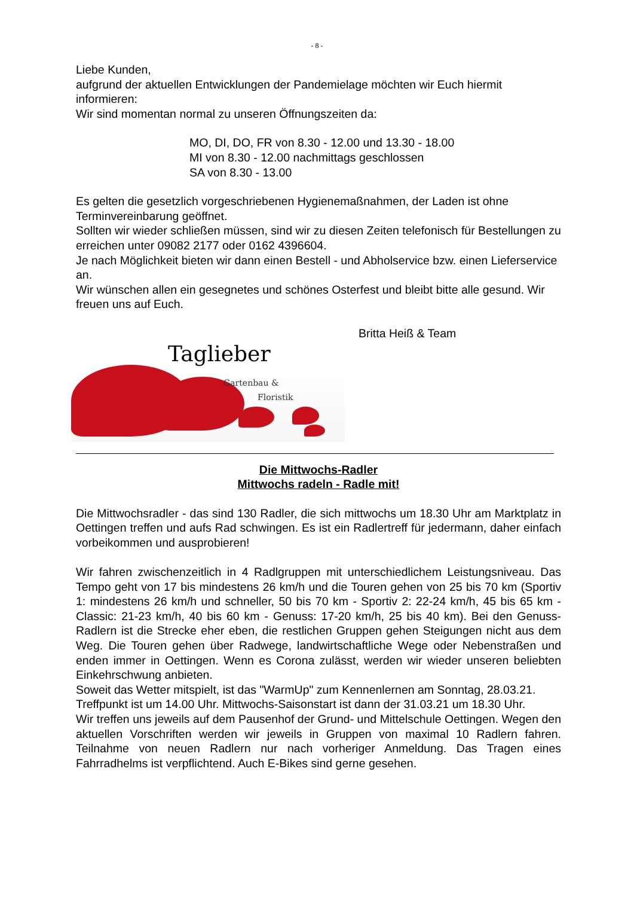- 8 -
Liebe Kunden,
aufgrund der aktuellen Entwicklungen der Pandemielage möchten wir Euch hiermit informieren:
Wir sind momentan normal zu unseren Öffnungszeiten da:
MO, DI, DO, FR von 8.30 - 12.00 und 13.30 - 18.00
MI von 8.30 - 12.00 nachmittags geschlossen
SA von 8.30 - 13.00
Es gelten die gesetzlich vorgeschriebenen Hygienemaßnahmen, der Laden ist ohne Terminvereinbarung geöffnet.
Sollten wir wieder schließen müssen, sind wir zu diesen Zeiten telefonisch für Bestellungen zu erreichen unter 09082 2177 oder 0162 4396604.
Je nach Möglichkeit bieten wir dann einen Bestell - und Abholservice bzw. einen Lieferservice an.
Wir wünschen allen ein gesegnetes und schönes Osterfest und bleibt bitte alle gesund. Wir freuen uns auf Euch.
Britta Heiß & Team
Taglieber
Gartenbau &
Floristik
Die Mittwochs-Radler
Mittwochs radeln - Radle mit!
Die Mittwochsradler - das sind 130 Radler, die sich mittwochs um 18.30 Uhr am Marktplatz in Oettingen treffen und aufs Rad schwingen. Es ist ein Radlertreff für jedermann, daher einfach vorbeikommen und ausprobieren!
Wir fahren zwischenzeitlich in 4 Radlgruppen mit unterschiedlichem Leistungsniveau. Das Tempo geht von 17 bis mindestens 26 km/h und die Touren gehen von 25 bis 70 km (Sportiv 1: mindestens 26 km/h und schneller, 50 bis 70 km - Sportiv 2: 22-24 km/h, 45 bis 65 km - Classic: 21-23 km/h, 40 bis 60 km - Genuss: 17-20 km/h, 25 bis 40 km). Bei den Genuss-Radlern ist die Strecke eher eben, die restlichen Gruppen gehen Steigungen nicht aus dem Weg. Die Touren gehen über Radwege, landwirtschaftliche Wege oder Nebenstraßen und enden immer in Oettingen. Wenn es Corona zulässt, werden wir wieder unseren beliebten Einkehrschwung anbieten.
Soweit das Wetter mitspielt, ist das "WarmUp" zum Kennenlernen am Sonntag, 28.03.21.
Treffpunkt ist um 14.00 Uhr. Mittwochs-Saisonstart ist dann der 31.03.21 um 18.30 Uhr.
Wir treffen uns jeweils auf dem Pausenhof der Grund- und Mittelschule Oettingen. Wegen den aktuellen Vorschriften werden wir jeweils in Gruppen von maximal 10 Radlern fahren. Teilnahme von neuen Radlern nur nach vorheriger Anmeldung. Das Tragen eines Fahrradhelms ist verpflichtend. Auch E-Bikes sind gerne gesehen.